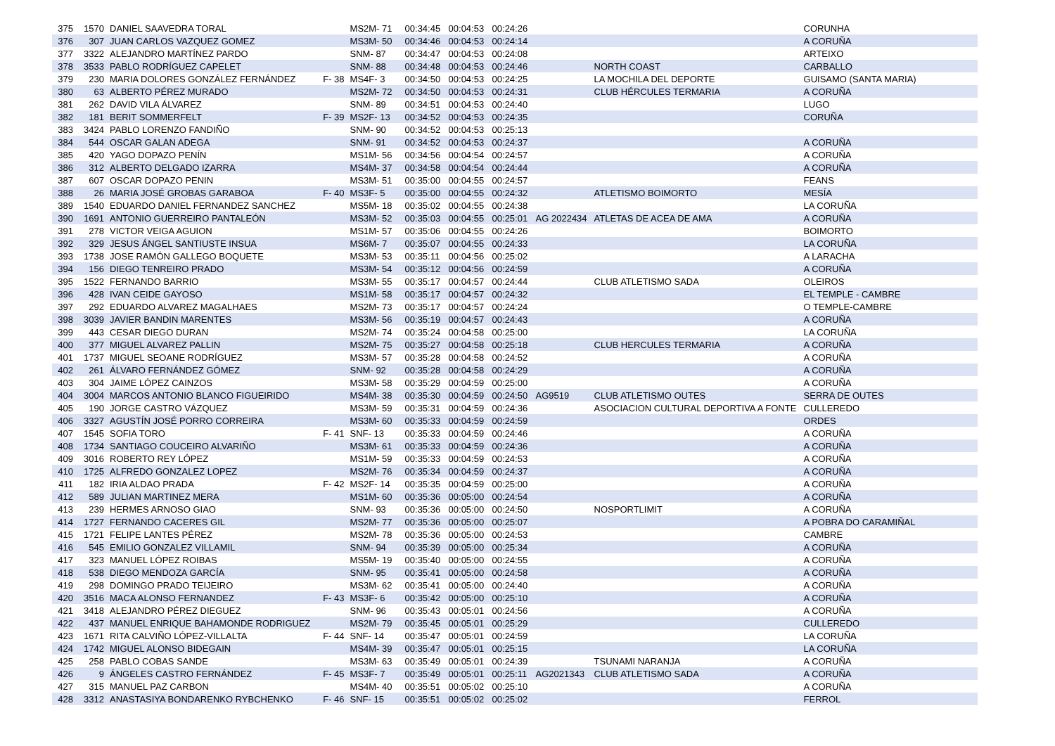| 375 | 1570 | DANIEL SAAVEDRA TORAL | | MS2M- 71 | 00:34:45 | 00:04:53 | 00:24:26 | | | CORUNHA |
| 376 | 307 | JUAN CARLOS VAZQUEZ GOMEZ | | MS3M- 50 | 00:34:46 | 00:04:53 | 00:24:14 | | | A CORUÑA |
| 377 | 3322 | ALEJANDRO MARTÍNEZ PARDO | | SNM- 87 | 00:34:47 | 00:04:53 | 00:24:08 | | | ARTEIXO |
| 378 | 3533 | PABLO RODRÍGUEZ CAPELET | | SNM- 88 | 00:34:48 | 00:04:53 | 00:24:46 | | NORTH COAST | CARBALLO |
| 379 | 230 | MARIA DOLORES GONZÁLEZ FERNÁNDEZ | F- 38 | MS4F- 3 | 00:34:50 | 00:04:53 | 00:24:25 | | LA MOCHILA DEL DEPORTE | GUISAMO (SANTA MARIA) |
| 380 | 63 | ALBERTO PÉREZ MURADO | | MS2M- 72 | 00:34:50 | 00:04:53 | 00:24:31 | | CLUB HÉRCULES TERMARIA | A CORUÑA |
| 381 | 262 | DAVID VILA ÁLVAREZ | | SNM- 89 | 00:34:51 | 00:04:53 | 00:24:40 | | | LUGO |
| 382 | 181 | BERIT SOMMERFELT | F- 39 | MS2F- 13 | 00:34:52 | 00:04:53 | 00:24:35 | | | CORUÑA |
| 383 | 3424 | PABLO LORENZO FANDIÑO | | SNM- 90 | 00:34:52 | 00:04:53 | 00:25:13 | | | |
| 384 | 544 | OSCAR GALAN ADEGA | | SNM- 91 | 00:34:52 | 00:04:53 | 00:24:37 | | | A CORUÑA |
| 385 | 420 | YAGO DOPAZO PENÍN | | MS1M- 56 | 00:34:56 | 00:04:54 | 00:24:57 | | | A CORUÑA |
| 386 | 312 | ALBERTO DELGADO IZARRA | | MS4M- 37 | 00:34:58 | 00:04:54 | 00:24:44 | | | A CORUÑA |
| 387 | 607 | OSCAR DOPAZO PENIN | | MS3M- 51 | 00:35:00 | 00:04:55 | 00:24:57 | | | FEANS |
| 388 | 26 | MARIA JOSÉ GROBAS GARABOA | F- 40 | MS3F- 5 | 00:35:00 | 00:04:55 | 00:24:32 | | ATLETISMO BOIMORTO | MESÍA |
| 389 | 1540 | EDUARDO DANIEL FERNANDEZ SANCHEZ | | MS5M- 18 | 00:35:02 | 00:04:55 | 00:24:38 | | | LA CORUÑA |
| 390 | 1691 | ANTONIO GUERREIRO PANTALEÓN | | MS3M- 52 | 00:35:03 | 00:04:55 | 00:25:01 | AG 2022434 | ATLETAS DE ACEA DE AMA | A CORUÑA |
| 391 | 278 | VICTOR VEIGA AGUION | | MS1M- 57 | 00:35:06 | 00:04:55 | 00:24:26 | | | BOIMORTO |
| 392 | 329 | JESUS ÁNGEL SANTIUSTE INSUA | | MS6M- 7 | 00:35:07 | 00:04:55 | 00:24:33 | | | LA CORUÑA |
| 393 | 1738 | JOSE RAMÓN GALLEGO BOQUETE | | MS3M- 53 | 00:35:11 | 00:04:56 | 00:25:02 | | | A LARACHA |
| 394 | 156 | DIEGO TENREIRO PRADO | | MS3M- 54 | 00:35:12 | 00:04:56 | 00:24:59 | | | A CORUÑA |
| 395 | 1522 | FERNANDO BARRIO | | MS3M- 55 | 00:35:17 | 00:04:57 | 00:24:44 | | CLUB ATLETISMO SADA | OLEIROS |
| 396 | 428 | IVAN CEIDE GAYOSO | | MS1M- 58 | 00:35:17 | 00:04:57 | 00:24:32 | | | EL TEMPLE - CAMBRE |
| 397 | 292 | EDUARDO ALVAREZ MAGALHAES | | MS2M- 73 | 00:35:17 | 00:04:57 | 00:24:24 | | | O TEMPLE-CAMBRE |
| 398 | 3039 | JAVIER BANDIN MARENTES | | MS3M- 56 | 00:35:19 | 00:04:57 | 00:24:43 | | | A CORUÑA |
| 399 | 443 | CESAR DIEGO DURAN | | MS2M- 74 | 00:35:24 | 00:04:58 | 00:25:00 | | | LA CORUÑA |
| 400 | 377 | MIGUEL ALVAREZ PALLIN | | MS2M- 75 | 00:35:27 | 00:04:58 | 00:25:18 | | CLUB HERCULES TERMARIA | A CORUÑA |
| 401 | 1737 | MIGUEL SEOANE RODRÍGUEZ | | MS3M- 57 | 00:35:28 | 00:04:58 | 00:24:52 | | | A CORUÑA |
| 402 | 261 | ÁLVARO FERNÁNDEZ GÓMEZ | | SNM- 92 | 00:35:28 | 00:04:58 | 00:24:29 | | | A CORUÑA |
| 403 | 304 | JAIME LÓPEZ CAINZOS | | MS3M- 58 | 00:35:29 | 00:04:59 | 00:25:00 | | | A CORUÑA |
| 404 | 3004 | MARCOS ANTONIO BLANCO FIGUEIRIDO | | MS4M- 38 | 00:35:30 | 00:04:59 | 00:24:50 | AG9519 | CLUB ATLETISMO OUTES | SERRA DE OUTES |
| 405 | 190 | JORGE CASTRO VÁZQUEZ | | MS3M- 59 | 00:35:31 | 00:04:59 | 00:24:36 | | ASOCIACION CULTURAL DEPORTIVA A FONTE | CULLEREDO |
| 406 | 3327 | AGUSTÍN JOSÉ PORRO CORREIRA | | MS3M- 60 | 00:35:33 | 00:04:59 | 00:24:59 | | | ORDES |
| 407 | 1545 | SOFIA TORO | F- 41 | SNF- 13 | 00:35:33 | 00:04:59 | 00:24:46 | | | A CORUÑA |
| 408 | 1734 | SANTIAGO COUCEIRO ALVARIÑO | | MS3M- 61 | 00:35:33 | 00:04:59 | 00:24:36 | | | A CORUÑA |
| 409 | 3016 | ROBERTO REY LÓPEZ | | MS1M- 59 | 00:35:33 | 00:04:59 | 00:24:53 | | | A CORUÑA |
| 410 | 1725 | ALFREDO GONZALEZ LOPEZ | | MS2M- 76 | 00:35:34 | 00:04:59 | 00:24:37 | | | A CORUÑA |
| 411 | 182 | IRIA ALDAO PRADA | F- 42 | MS2F- 14 | 00:35:35 | 00:04:59 | 00:25:00 | | | A CORUÑA |
| 412 | 589 | JULIAN MARTINEZ MERA | | MS1M- 60 | 00:35:36 | 00:05:00 | 00:24:54 | | | A CORUÑA |
| 413 | 239 | HERMES ARNOSO GIAO | | SNM- 93 | 00:35:36 | 00:05:00 | 00:24:50 | | NOSPORTLIMIT | A CORUÑA |
| 414 | 1727 | FERNANDO CACERES GIL | | MS2M- 77 | 00:35:36 | 00:05:00 | 00:25:07 | | | A POBRA DO CARAMIÑAL |
| 415 | 1721 | FELIPE LANTES PÉREZ | | MS2M- 78 | 00:35:36 | 00:05:00 | 00:24:53 | | | CAMBRE |
| 416 | 545 | EMILIO GONZALEZ VILLAMIL | | SNM- 94 | 00:35:39 | 00:05:00 | 00:25:34 | | | A CORUÑA |
| 417 | 323 | MANUEL LÓPEZ ROIBAS | | MS5M- 19 | 00:35:40 | 00:05:00 | 00:24:55 | | | A CORUÑA |
| 418 | 538 | DIEGO MENDOZA GARCÍA | | SNM- 95 | 00:35:41 | 00:05:00 | 00:24:58 | | | A CORUÑA |
| 419 | 298 | DOMINGO PRADO TEIJEIRO | | MS3M- 62 | 00:35:41 | 00:05:00 | 00:24:40 | | | A CORUÑA |
| 420 | 3516 | MACA ALONSO FERNANDEZ | F- 43 | MS3F- 6 | 00:35:42 | 00:05:00 | 00:25:10 | | | A CORUÑA |
| 421 | 3418 | ALEJANDRO PÉREZ DIEGUEZ | | SNM- 96 | 00:35:43 | 00:05:01 | 00:24:56 | | | A CORUÑA |
| 422 | 437 | MANUEL ENRIQUE BAHAMONDE RODRIGUEZ | | MS2M- 79 | 00:35:45 | 00:05:01 | 00:25:29 | | | CULLEREDO |
| 423 | 1671 | RITA CALVIÑO LÓPEZ-VILLALTA | F- 44 | SNF- 14 | 00:35:47 | 00:05:01 | 00:24:59 | | | LA CORUÑA |
| 424 | 1742 | MIGUEL ALONSO BIDEGAIN | | MS4M- 39 | 00:35:47 | 00:05:01 | 00:25:15 | | | LA CORUÑA |
| 425 | 258 | PABLO COBAS SANDE | | MS3M- 63 | 00:35:49 | 00:05:01 | 00:24:39 | | TSUNAMI NARANJA | A CORUÑA |
| 426 | 9 | ÁNGELES CASTRO FERNÁNDEZ | F- 45 | MS3F- 7 | 00:35:49 | 00:05:01 | 00:25:11 | AG2021343 | CLUB ATLETISMO SADA | A CORUÑA |
| 427 | 315 | MANUEL PAZ CARBON | | MS4M- 40 | 00:35:51 | 00:05:02 | 00:25:10 | | | A CORUÑA |
| 428 | 3312 | ANASTASIYA BONDARENKO RYBCHENKO | F- 46 | SNF- 15 | 00:35:51 | 00:05:02 | 00:25:02 | | | FERROL |